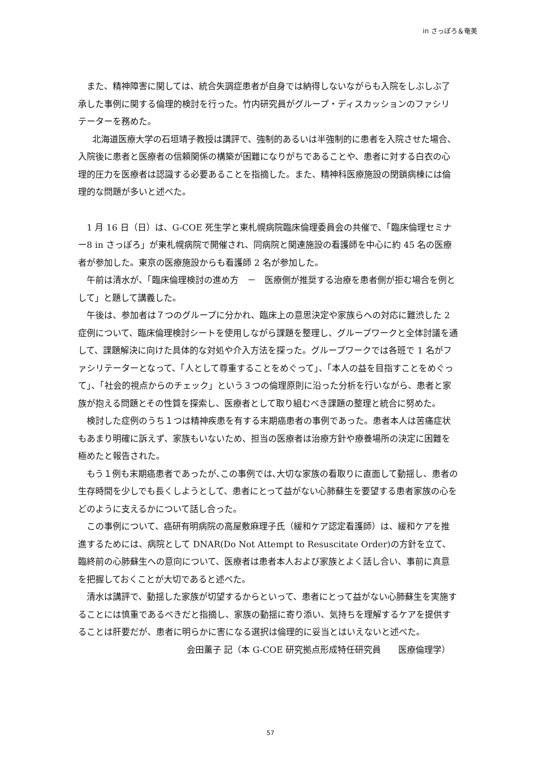in さっぽろ＆奄美
また、精神障害に関しては、統合失調症患者が自身では納得しないながらも入院をしぶしぶ了承した事例に関する倫理的検討を行った。竹内研究員がグループ・ディスカッションのファシリテーターを務めた。
北海道医療大学の石垣靖子教授は講評で、強制的あるいは半強制的に患者を入院させた場合、入院後に患者と医療者の信頼関係の構築が困難になりがちであることや、患者に対する白衣の心理的圧力を医療者は認識する必要あることを指摘した。また、精神科医療施設の閉鎖病棟には倫理的な問題が多いと述べた。
1 月 16 日（日）は、G-COE 死生学と東札幌病院臨床倫理委員会の共催で、「臨床倫理セミナー8 in さっぽろ」が東札幌病院で開催され、同病院と関連施設の看護師を中心に約 45 名の医療者が参加した。東京の医療施設からも看護師 2 名が参加した。
午前は清水が、「臨床倫理検討の進め方　－　医療側が推奨する治療を患者側が拒む場合を例として」と題して講義した。
午後は、参加者は７つのグループに分かれ、臨床上の意思決定や家族らへの対応に難渋した 2 症例について、臨床倫理検討シートを使用しながら課題を整理し、グループワークと全体討議を通して、課題解決に向けた具体的な対処や介入方法を探った。グループワークでは各班で 1 名がファシリテーターとなって、「人として尊重することをめぐって」、「本人の益を目指すことをめぐって」、「社会的視点からのチェック」という３つの倫理原則に沿った分析を行いながら、患者と家族が抱える問題とその性質を探索し、医療者として取り組むべき課題の整理と統合に努めた。
検討した症例のうち１つは精神疾患を有する末期癌患者の事例であった。患者本人は苦痛症状もあまり明確に訴えず、家族もいないため、担当の医療者は治療方針や療養場所の決定に困難を極めたと報告された。
もう１例も末期癌患者であったが､この事例では､大切な家族の看取りに直面して動揺し、患者の生存時間を少しでも長くしようとして、患者にとって益がない心肺蘇生を要望する患者家族の心をどのように支えるかについて話し合った。
この事例について、癌研有明病院の高屋敷麻理子氏（緩和ケア認定看護師）は、緩和ケアを推進するためには、病院として DNAR(Do Not Attempt to Resuscitate Order)の方針を立て、臨終前の心肺蘇生への意向について、医療者は患者本人および家族とよく話し合い、事前に真意を把握しておくことが大切であると述べた。
清水は講評で、動揺した家族が切望するからといって、患者にとって益がない心肺蘇生を実施することには慎重であるべきだと指摘し、家族の動揺に寄り添い、気持ちを理解するケアを提供することは肝要だが、患者に明らかに害になる選択は倫理的に妥当とはいえないと述べた。
会田薫子 記（本 G-COE 研究拠点形成特任研究員　　医療倫理学）
57